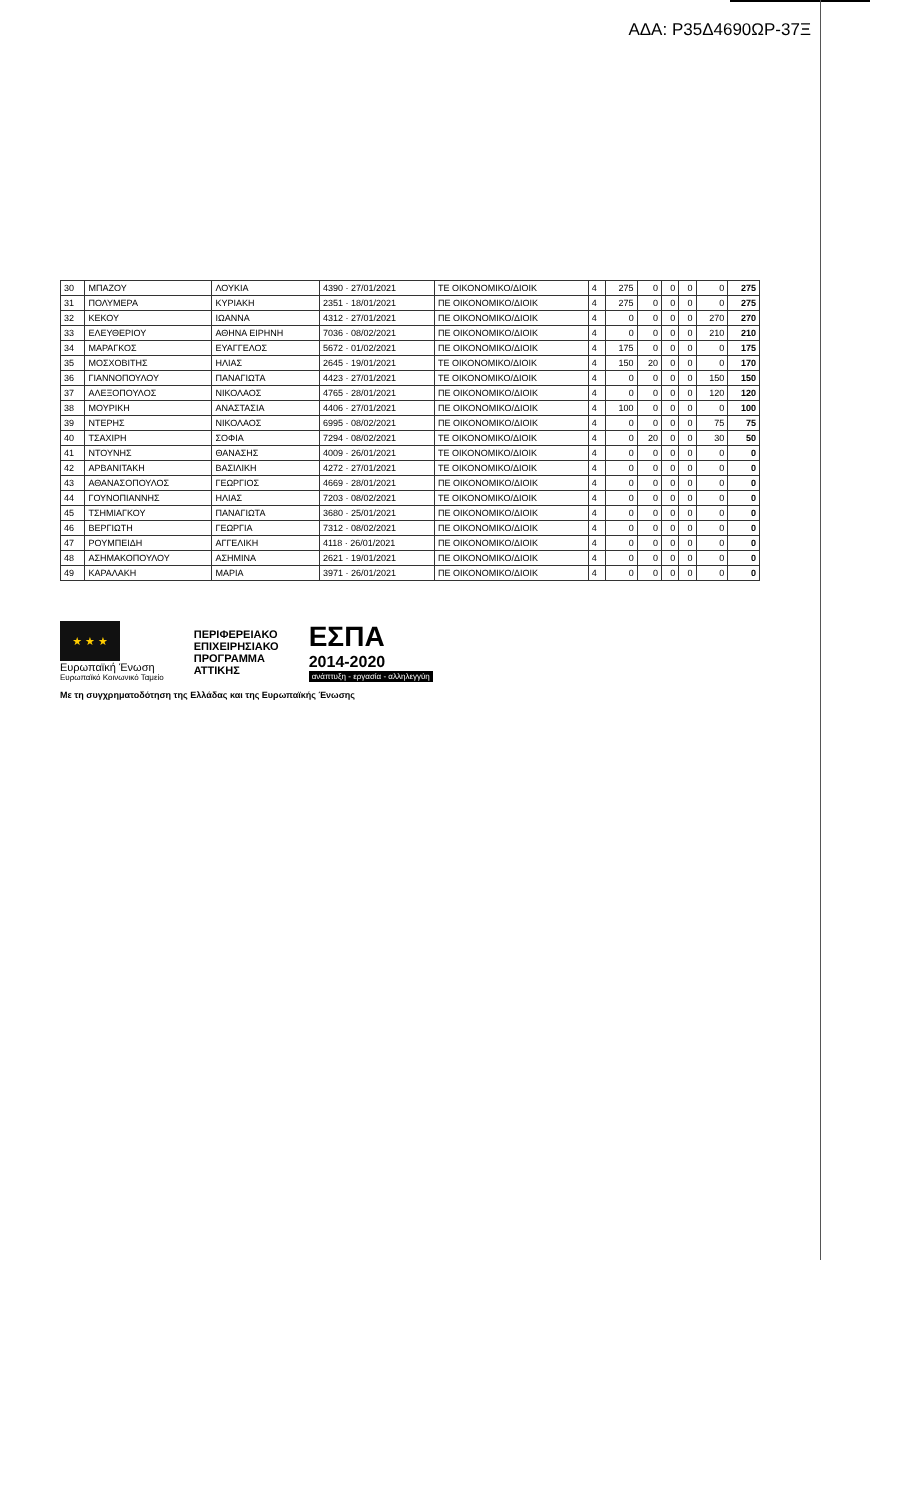ΑΔΑ: Ρ35Δ4690ΩΡ-37Ξ
| 30 | ΜΠΑΖΟΥ | ΛΟΥΚΙΑ | 4390 · 27/01/2021 | ΤΕ ΟΙΚΟΝΟΜΙΚΟ/ΔΙΟΙΚ | 4 | 275 | 0 | 0 | 0 | 0 | 275 |
| 31 | ΠΟΛΥΜΕΡΑ | ΚΥΡΙΑΚΗ | 2351 · 18/01/2021 | ΠΕ ΟΙΚΟΝΟΜΙΚΟ/ΔΙΟΙΚ | 4 | 275 | 0 | 0 | 0 | 0 | 275 |
| 32 | ΚΕΚΟΥ | ΙΩΑΝΝΑ | 4312 · 27/01/2021 | ΠΕ ΟΙΚΟΝΟΜΙΚΟ/ΔΙΟΙΚ | 4 | 0 | 0 | 0 | 0 | 270 | 270 |
| 33 | ΕΛΕΥΘΕΡΙΟΥ | ΑΘΗΝΑ ΕΙΡΗΝΗ | 7036 · 08/02/2021 | ΠΕ ΟΙΚΟΝΟΜΙΚΟ/ΔΙΟΙΚ | 4 | 0 | 0 | 0 | 0 | 210 | 210 |
| 34 | ΜΑΡΑΓΚΟΣ | ΕΥΑΓΓΕΛΟΣ | 5672 · 01/02/2021 | ΠΕ ΟΙΚΟΝΟΜΙΚΟ/ΔΙΟΙΚ | 4 | 175 | 0 | 0 | 0 | 0 | 175 |
| 35 | ΜΟΣΧΟΒΙΤΗΣ | ΗΛΙΑΣ | 2645 · 19/01/2021 | ΤΕ ΟΙΚΟΝΟΜΙΚΟ/ΔΙΟΙΚ | 4 | 150 | 20 | 0 | 0 | 0 | 170 |
| 36 | ΓΙΑΝΝΟΠΟΥΛΟΥ | ΠΑΝΑΓΙΩΤΑ | 4423 · 27/01/2021 | ΤΕ ΟΙΚΟΝΟΜΙΚΟ/ΔΙΟΙΚ | 4 | 0 | 0 | 0 | 0 | 150 | 150 |
| 37 | ΑΛΕΞΟΠΟΥΛΟΣ | ΝΙΚΟΛΑΟΣ | 4765 · 28/01/2021 | ΠΕ ΟΙΚΟΝΟΜΙΚΟ/ΔΙΟΙΚ | 4 | 0 | 0 | 0 | 0 | 120 | 120 |
| 38 | ΜΟΥΡΙΚΗ | ΑΝΑΣΤΑΣΙΑ | 4406 · 27/01/2021 | ΠΕ ΟΙΚΟΝΟΜΙΚΟ/ΔΙΟΙΚ | 4 | 100 | 0 | 0 | 0 | 0 | 100 |
| 39 | ΝΤΕΡΗΣ | ΝΙΚΟΛΑΟΣ | 6995 · 08/02/2021 | ΠΕ ΟΙΚΟΝΟΜΙΚΟ/ΔΙΟΙΚ | 4 | 0 | 0 | 0 | 0 | 75 | 75 |
| 40 | ΤΣΑΧΙΡΗ | ΣΟΦΙΑ | 7294 · 08/02/2021 | ΤΕ ΟΙΚΟΝΟΜΙΚΟ/ΔΙΟΙΚ | 4 | 0 | 20 | 0 | 0 | 30 | 50 |
| 41 | ΝΤΟΥΝΗΣ | ΘΑΝΑΣΗΣ | 4009 · 26/01/2021 | ΤΕ ΟΙΚΟΝΟΜΙΚΟ/ΔΙΟΙΚ | 4 | 0 | 0 | 0 | 0 | 0 | 0 |
| 42 | ΑΡΒΑΝΙΤΑΚΗ | ΒΑΣΙΛΙΚΗ | 4272 · 27/01/2021 | ΤΕ ΟΙΚΟΝΟΜΙΚΟ/ΔΙΟΙΚ | 4 | 0 | 0 | 0 | 0 | 0 | 0 |
| 43 | ΑΘΑΝΑΣΟΠΟΥΛΟΣ | ΓΕΩΡΓΙΟΣ | 4669 · 28/01/2021 | ΠΕ ΟΙΚΟΝΟΜΙΚΟ/ΔΙΟΙΚ | 4 | 0 | 0 | 0 | 0 | 0 | 0 |
| 44 | ΓΟΥΝΟΠΙΑΝΝΗΣ | ΗΛΙΑΣ | 7203 · 08/02/2021 | ΤΕ ΟΙΚΟΝΟΜΙΚΟ/ΔΙΟΙΚ | 4 | 0 | 0 | 0 | 0 | 0 | 0 |
| 45 | ΤΣΗΜΙΑΓΚΟΥ | ΠΑΝΑΓΙΩΤΑ | 3680 · 25/01/2021 | ΠΕ ΟΙΚΟΝΟΜΙΚΟ/ΔΙΟΙΚ | 4 | 0 | 0 | 0 | 0 | 0 | 0 |
| 46 | ΒΕΡΓΙΩΤΗ | ΓΕΩΡΓΙΑ | 7312 · 08/02/2021 | ΠΕ ΟΙΚΟΝΟΜΙΚΟ/ΔΙΟΙΚ | 4 | 0 | 0 | 0 | 0 | 0 | 0 |
| 47 | ΡΟΥΜΠΕΙΔΗ | ΑΓΓΕΛΙΚΗ | 4118 · 26/01/2021 | ΠΕ ΟΙΚΟΝΟΜΙΚΟ/ΔΙΟΙΚ | 4 | 0 | 0 | 0 | 0 | 0 | 0 |
| 48 | ΑΣΗΜΑΚΟΠΟΥΛΟΥ | ΑΣΗΜΙΝΑ | 2621 · 19/01/2021 | ΠΕ ΟΙΚΟΝΟΜΙΚΟ/ΔΙΟΙΚ | 4 | 0 | 0 | 0 | 0 | 0 | 0 |
| 49 | ΚΑΡΑΛΑΚΗ | ΜΑΡΙΑ | 3971 · 26/01/2021 | ΠΕ ΟΙΚΟΝΟΜΙΚΟ/ΔΙΟΙΚ | 4 | 0 | 0 | 0 | 0 | 0 | 0 |
★ ★ ★
Ευρωπαϊκή Ένωση
Ευρωπαϊκό Κοινωνικό Ταμείο
ΠΕΡΙΦΕΡΕΙΑΚΟ
ΕΠΙΧΕΙΡΗΣΙΑΚΟ
ΠΡΟΓΡΑΜΜΑ
ΑΤΤΙΚΗΣ
ΕΣΠΑ
2014-2020
ανάπτυξη - εργασία - αλληλεγγύη
Με τη συγχρηματοδότηση της Ελλάδας και της Ευρωπαϊκής Ένωσης